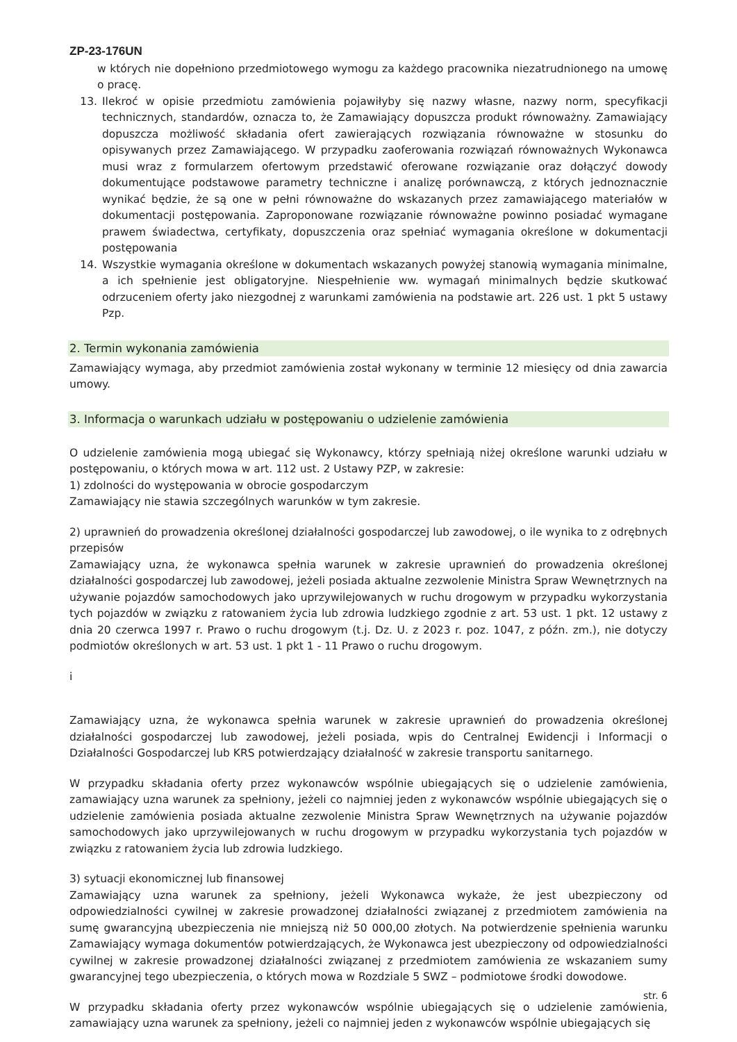ZP-23-176UN
w których nie dopełniono przedmiotowego wymogu za każdego pracownika niezatrudnionego na umowę o pracę.
13. Ilekroć w opisie przedmiotu zamówienia pojawiłyby się nazwy własne, nazwy norm, specyfikacji technicznych, standardów, oznacza to, że Zamawiający dopuszcza produkt równoważny. Zamawiający dopuszcza możliwość składania ofert zawierających rozwiązania równoważne w stosunku do opisywanych przez Zamawiającego. W przypadku zaoferowania rozwiązań równoważnych Wykonawca musi wraz z formularzem ofertowym przedstawić oferowane rozwiązanie oraz dołączyć dowody dokumentujące podstawowe parametry techniczne i analizę porównawczą, z których jednoznacznie wynikać będzie, że są one w pełni równoważne do wskazanych przez zamawiającego materiałów w dokumentacji postępowania. Zaproponowane rozwiązanie równoważne powinno posiadać wymagane prawem świadectwa, certyfikaty, dopuszczenia oraz spełniać wymagania określone w dokumentacji postępowania
14. Wszystkie wymagania określone w dokumentach wskazanych powyżej stanowią wymagania minimalne, a ich spełnienie jest obligatoryjne. Niespełnienie ww. wymagań minimalnych będzie skutkować odrzuceniem oferty jako niezgodnej z warunkami zamówienia na podstawie art. 226 ust. 1 pkt 5 ustawy Pzp.
2. Termin wykonania zamówienia
Zamawiający wymaga, aby przedmiot zamówienia został wykonany w terminie 12 miesięcy od dnia zawarcia umowy.
3. Informacja o warunkach udziału w postępowaniu o udzielenie zamówienia
O udzielenie zamówienia mogą ubiegać się Wykonawcy, którzy spełniają niżej określone warunki udziału w postępowaniu, o których mowa w art. 112 ust. 2 Ustawy PZP, w zakresie:
1) zdolności do występowania w obrocie gospodarczym
Zamawiający nie stawia szczególnych warunków w tym zakresie.
2) uprawnień do prowadzenia określonej działalności gospodarczej lub zawodowej, o ile wynika to z odrębnych przepisów
Zamawiający uzna, że wykonawca spełnia warunek w zakresie uprawnień do prowadzenia określonej działalności gospodarczej lub zawodowej, jeżeli posiada aktualne zezwolenie Ministra Spraw Wewnętrznych na używanie pojazdów samochodowych jako uprzywilejowanych w ruchu drogowym w przypadku wykorzystania tych pojazdów w związku z ratowaniem życia lub zdrowia ludzkiego zgodnie z art. 53 ust. 1 pkt. 12 ustawy z dnia 20 czerwca 1997 r. Prawo o ruchu drogowym (t.j. Dz. U. z 2023 r. poz. 1047, z późn. zm.), nie dotyczy podmiotów określonych w art. 53 ust. 1 pkt 1 - 11 Prawo o ruchu drogowym.
i
Zamawiający uzna, że wykonawca spełnia warunek w zakresie uprawnień do prowadzenia określonej działalności gospodarczej lub zawodowej, jeżeli posiada, wpis do Centralnej Ewidencji i Informacji o Działalności Gospodarczej lub KRS potwierdzający działalność w zakresie transportu sanitarnego.
W przypadku składania oferty przez wykonawców wspólnie ubiegających się o udzielenie zamówienia, zamawiający uzna warunek za spełniony, jeżeli co najmniej jeden z wykonawców wspólnie ubiegających się o udzielenie zamówienia posiada aktualne zezwolenie Ministra Spraw Wewnętrznych na używanie pojazdów samochodowych jako uprzywilejowanych w ruchu drogowym w przypadku wykorzystania tych pojazdów w związku z ratowaniem życia lub zdrowia ludzkiego.
3) sytuacji ekonomicznej lub finansowej
Zamawiający uzna warunek za spełniony, jeżeli Wykonawca wykaże, że jest ubezpieczony od odpowiedzialności cywilnej w zakresie prowadzonej działalności związanej z przedmiotem zamówienia na sumę gwarancyjną ubezpieczenia nie mniejszą niż 50 000,00 złotych. Na potwierdzenie spełnienia warunku Zamawiający wymaga dokumentów potwierdzających, że Wykonawca jest ubezpieczony od odpowiedzialności cywilnej w zakresie prowadzonej działalności związanej z przedmiotem zamówienia ze wskazaniem sumy gwarancyjnej tego ubezpieczenia, o których mowa w Rozdziale 5 SWZ – podmiotowe środki dowodowe.
W przypadku składania oferty przez wykonawców wspólnie ubiegających się o udzielenie zamówienia, zamawiający uzna warunek za spełniony, jeżeli co najmniej jeden z wykonawców wspólnie ubiegających się
str. 6